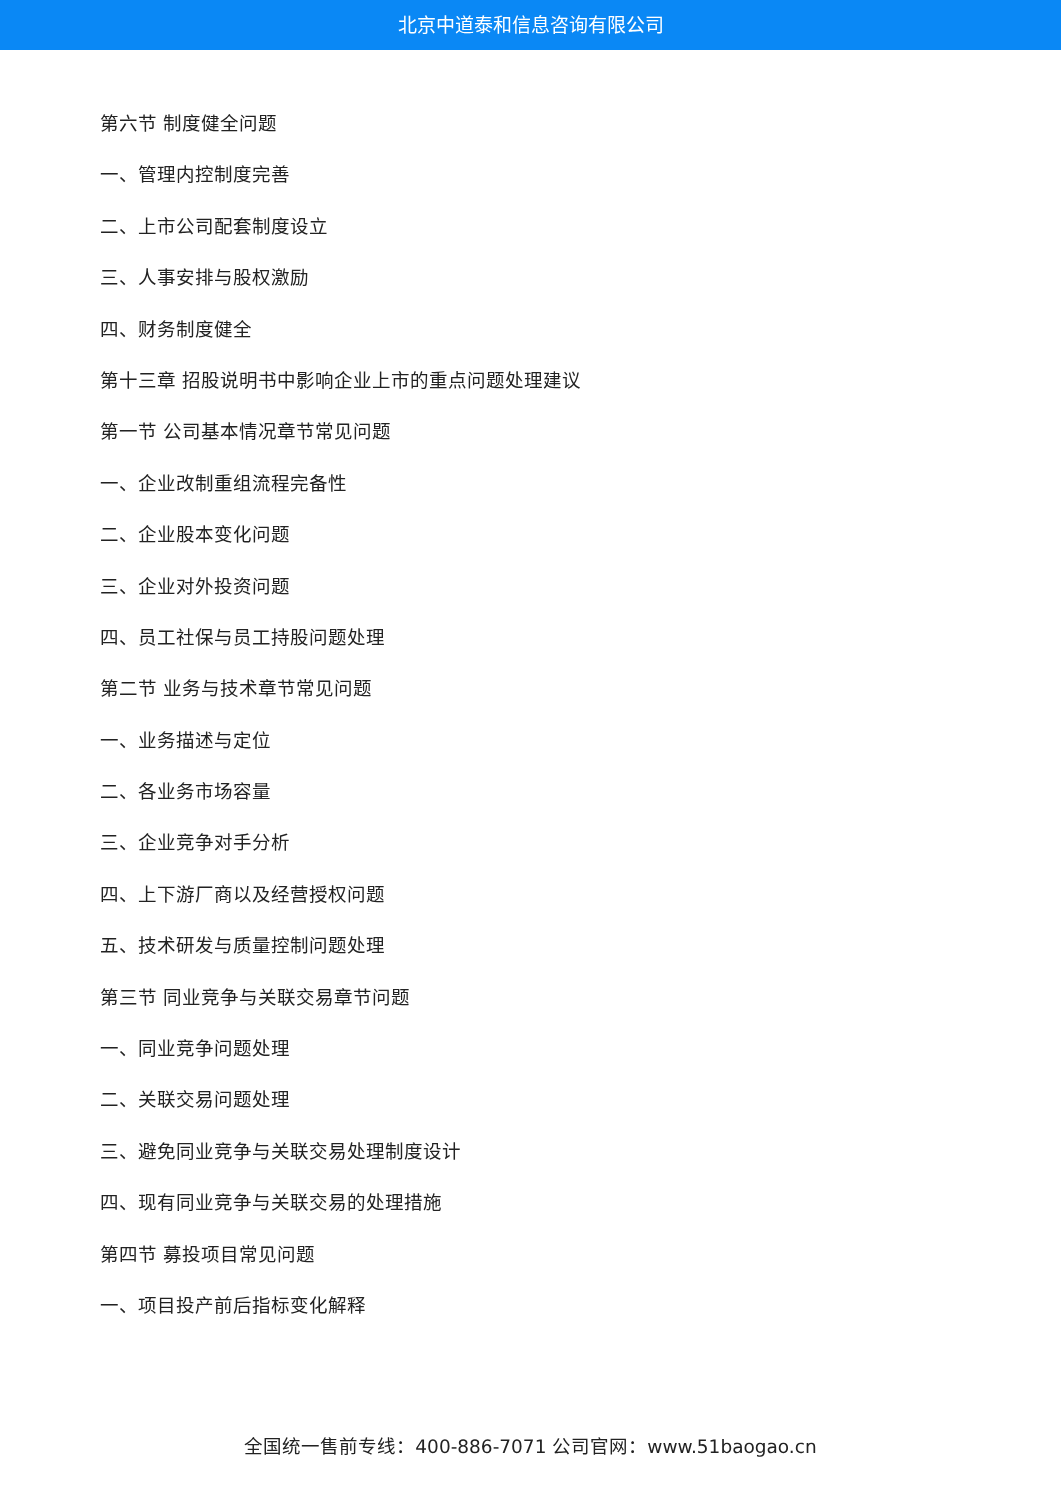北京中道泰和信息咨询有限公司
第六节 制度健全问题
一、管理内控制度完善
二、上市公司配套制度设立
三、人事安排与股权激励
四、财务制度健全
第十三章 招股说明书中影响企业上市的重点问题处理建议
第一节 公司基本情况章节常见问题
一、企业改制重组流程完备性
二、企业股本变化问题
三、企业对外投资问题
四、员工社保与员工持股问题处理
第二节 业务与技术章节常见问题
一、业务描述与定位
二、各业务市场容量
三、企业竞争对手分析
四、上下游厂商以及经营授权问题
五、技术研发与质量控制问题处理
第三节 同业竞争与关联交易章节问题
一、同业竞争问题处理
二、关联交易问题处理
三、避免同业竞争与关联交易处理制度设计
四、现有同业竞争与关联交易的处理措施
第四节 募投项目常见问题
一、项目投产前后指标变化解释
全国统一售前专线：400-886-7071 公司官网：www.51baogao.cn